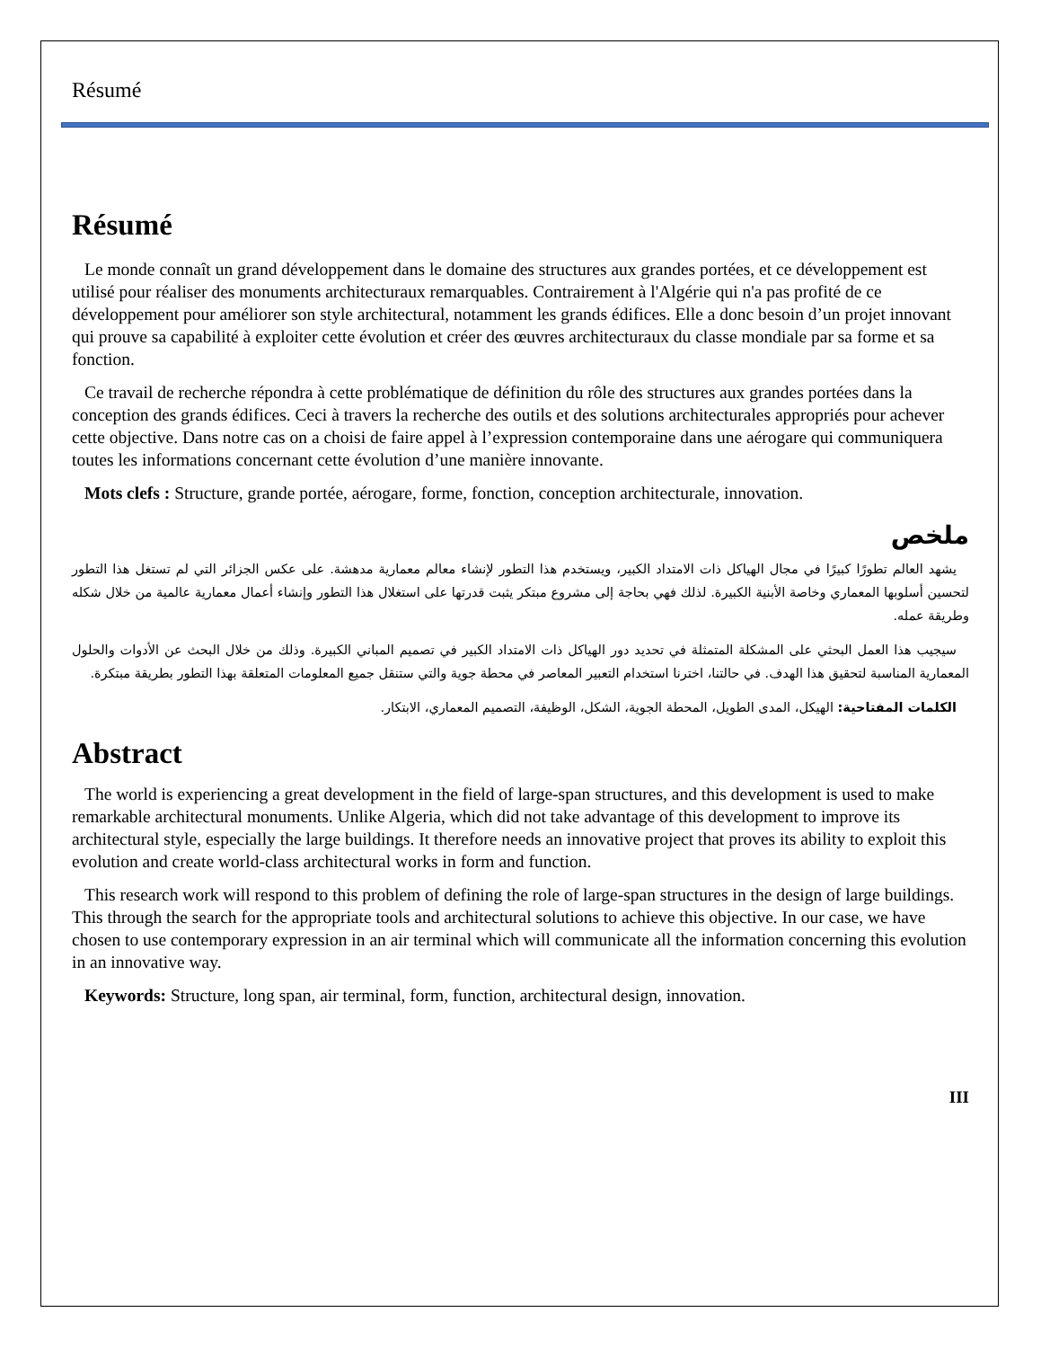Résumé
Résumé
Le monde connaît un grand développement dans le domaine des structures aux grandes portées, et ce développement est utilisé pour réaliser des monuments architecturaux remarquables. Contrairement à l'Algérie qui n'a pas profité de ce développement pour améliorer son style architectural, notamment les grands édifices. Elle a donc besoin d’un projet innovant qui prouve sa capabilité à exploiter cette évolution et créer des œuvres architecturaux du classe mondiale par sa forme et sa fonction.
Ce travail de recherche répondra à cette problématique de définition du rôle des structures aux grandes portées dans la conception des grands édifices. Ceci à travers la recherche des outils et des solutions architecturales appropriés pour achever cette objective. Dans notre cas on a choisi de faire appel à l’expression contemporaine dans une aérogare qui communiquera toutes les informations concernant cette évolution d’une manière innovante.
Mots clefs : Structure, grande portée, aérogare, forme, fonction, conception architecturale, innovation.
ملخص
يشهد العالم تطورًا كبيرًا في مجال الهياكل ذات الامتداد الكبير، ويستخدم هذا التطور لإنشاء معالم معمارية مدهشة. على عكس الجزائر التي لم تستغل هذا التطور لتحسين أسلوبها المعماري وخاصة الأبنية الكبيرة. لذلك فهي بحاجة إلى مشروع مبتكر يثبت قدرتها على استغلال هذا التطور وإنشاء أعمال معمارية عالمية من خلال شكله وطريقة عمله.
سيجيب هذا العمل البحثي على المشكلة المتمثلة في تحديد دور الهياكل ذات الامتداد الكبير في تصميم المباني الكبيرة. وذلك من خلال البحث عن الأدوات والحلول المعمارية المناسبة لتحقيق هذا الهدف. في حالتنا، اخترنا استخدام التعبير المعاصر في محطة جوية والتي ستنقل جميع المعلومات المتعلقة بهذا التطور بطريقة مبتكرة.
الكلمات المفتاحية: الهيكل، المدى الطويل، المحطة الجوية، الشكل، الوظيفة، التصميم المعماري، الابتكار.
Abstract
The world is experiencing a great development in the field of large-span structures, and this development is used to make remarkable architectural monuments. Unlike Algeria, which did not take advantage of this development to improve its architectural style, especially the large buildings. It therefore needs an innovative project that proves its ability to exploit this evolution and create world-class architectural works in form and function.
This research work will respond to this problem of defining the role of large-span structures in the design of large buildings. This through the search for the appropriate tools and architectural solutions to achieve this objective. In our case, we have chosen to use contemporary expression in an air terminal which will communicate all the information concerning this evolution in an innovative way.
Keywords: Structure, long span, air terminal, form, function, architectural design, innovation.
III